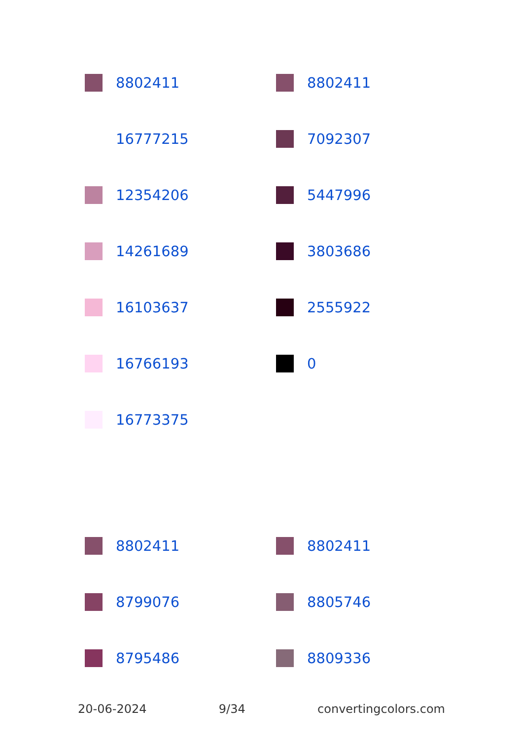8802411 8802411
16777215 7092307
12354206 5447996
14261689 3803686
16103637 2555922
16766193 0
16773375
8802411 8802411
8799076 8805746
8795486 8809336
20-06-2024 9/34 convertingcolors.com